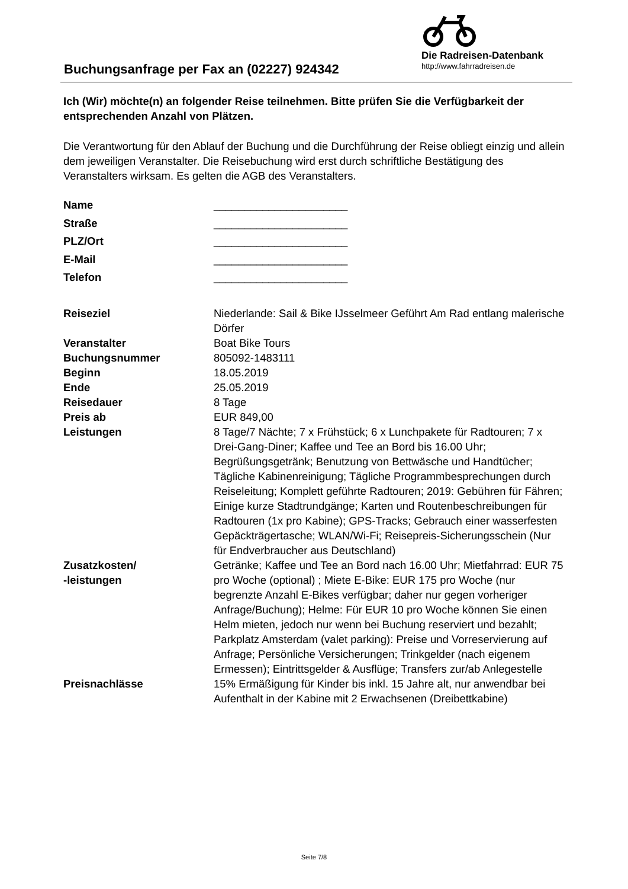Buchungsanfrage per Fax an (02227) 924342
Die Radreisen-Datenbank
http://www.fahrradreisen.de
Ich (Wir) möchte(n) an folgender Reise teilnehmen. Bitte prüfen Sie die Verfügbarkeit der entsprechenden Anzahl von Plätzen.
Die Verantwortung für den Ablauf der Buchung und die Durchführung der Reise obliegt einzig und allein dem jeweiligen Veranstalter. Die Reisebuchung wird erst durch schriftliche Bestätigung des Veranstalters wirksam. Es gelten die AGB des Veranstalters.
| Name | ______________________ |
| Straße | ______________________ |
| PLZ/Ort | ______________________ |
| E-Mail | ______________________ |
| Telefon | ______________________ |
| Reiseziel | Niederlande: Sail & Bike IJsselmeer Geführt Am Rad entlang malerische Dörfer |
| Veranstalter | Boat Bike Tours |
| Buchungsnummer | 805092-1483111 |
| Beginn | 18.05.2019 |
| Ende | 25.05.2019 |
| Reisedauer | 8 Tage |
| Preis ab | EUR 849,00 |
| Leistungen | 8 Tage/7 Nächte; 7 x Frühstück; 6 x Lunchpakete für Radtouren; 7 x Drei-Gang-Diner; Kaffee und Tee an Bord bis 16.00 Uhr; Begrüßungsgetränk; Benutzung von Bettwäsche und Handtücher; Tägliche Kabinenreinigung; Tägliche Programmbesprechungen durch Reiseleitung; Komplett geführte Radtouren; 2019: Gebühren für Fähren; Einige kurze Stadtrundgänge; Karten und Routenbeschreibungen für Radtouren (1x pro Kabine); GPS-Tracks; Gebrauch einer wasserfesten Gepäckträgertasche; WLAN/Wi-Fi; Reisepreis-Sicherungsschein (Nur für Endverbraucher aus Deutschland) |
| Zusatzkosten/ -leistungen | Getränke; Kaffee und Tee an Bord nach 16.00 Uhr; Mietfahrrad: EUR 75 pro Woche (optional) ; Miete E-Bike: EUR 175 pro Woche (nur begrenzte Anzahl E-Bikes verfügbar; daher nur gegen vorheriger Anfrage/Buchung); Helme: Für EUR 10 pro Woche können Sie einen Helm mieten, jedoch nur wenn bei Buchung reserviert und bezahlt; Parkplatz Amsterdam (valet parking): Preise und Vorreservierung auf Anfrage; Persönliche Versicherungen; Trinkgelder (nach eigenem Ermessen); Eintrittsgelder & Ausflüge; Transfers zur/ab Anlegestelle |
| Preisnachlässe | 15% Ermäßigung für Kinder bis inkl. 15 Jahre alt, nur anwendbar bei Aufenthalt in der Kabine mit 2 Erwachsenen (Dreibettkabine) |
Seite 7/8